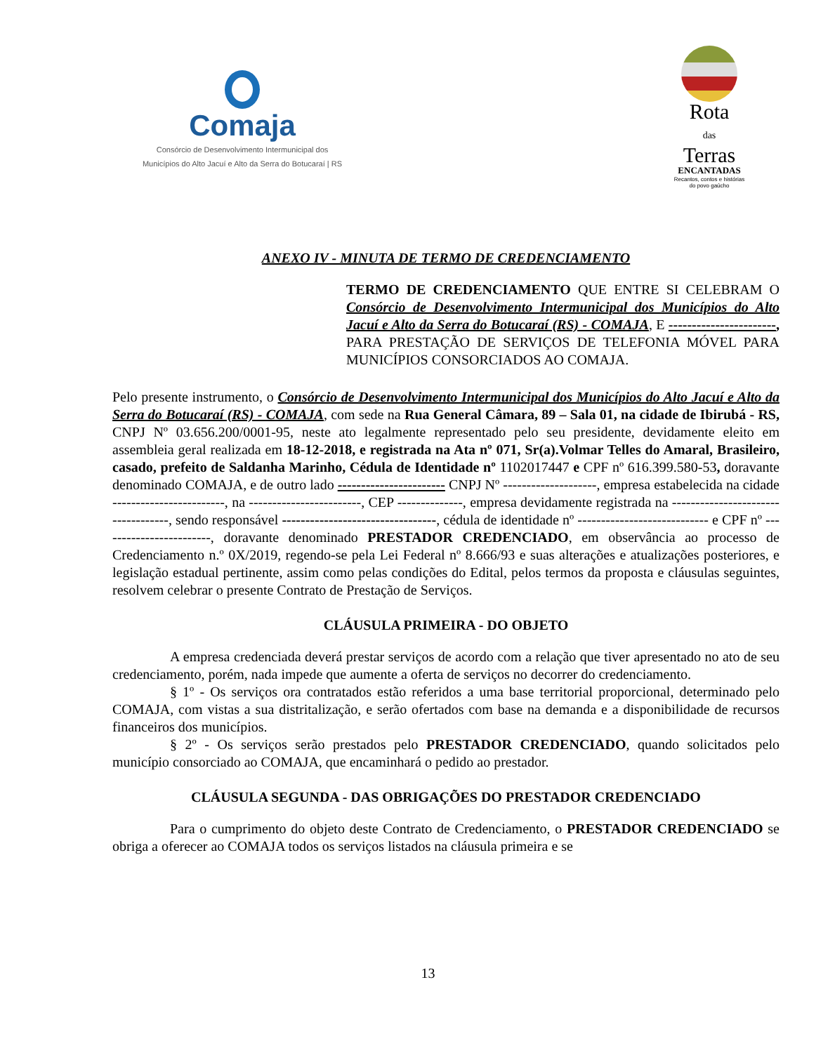Comaja
Consórcio de Desenvolvimento Intermunicipal dos
Municípios do Alto Jacuí e Alto da Serra do Botucaraí | RS
Rota
das
Terras
ENCANTADAS
Recantos, contos e histórias
do povo gaúcho
ANEXO IV - MINUTA DE TERMO DE CREDENCIAMENTO
TERMO DE CREDENCIAMENTO QUE ENTRE SI CELEBRAM O Consórcio de Desenvolvimento Intermunicipal dos Municípios do Alto Jacuí e Alto da Serra do Botucaraí (RS) - COMAJA, E -----------------------, PARA PRESTAÇÃO DE SERVIÇOS DE TELEFONIA MÓVEL PARA MUNICÍPIOS CONSORCIADOS AO COMAJA.
Pelo presente instrumento, o Consórcio de Desenvolvimento Intermunicipal dos Municípios do Alto Jacuí e Alto da Serra do Botucaraí (RS) - COMAJA, com sede na Rua General Câmara, 89 – Sala 01, na cidade de Ibirubá - RS, CNPJ Nº 03.656.200/0001-95, neste ato legalmente representado pelo seu presidente, devidamente eleito em assembleia geral realizada em 18-12-2018, e registrada na Ata nº 071, Sr(a).Volmar Telles do Amaral, Brasileiro, casado, prefeito de Saldanha Marinho, Cédula de Identidade nº 1102017447 e CPF nº 616.399.580-53, doravante denominado COMAJA, e de outro lado ----------------------- CNPJ Nº --------------------, empresa estabelecida na cidade ------------------------, na ------------------------, CEP --------------, empresa devidamente registrada na -----------------------------------, sendo responsável ---------------------------------, cédula de identidade nº ---------------------------- e CPF nº ------------------------, doravante denominado PRESTADOR CREDENCIADO, em observância ao processo de Credenciamento n.º 0X/2019, regendo-se pela Lei Federal nº 8.666/93 e suas alterações e atualizações posteriores, e legislação estadual pertinente, assim como pelas condições do Edital, pelos termos da proposta e cláusulas seguintes, resolvem celebrar o presente Contrato de Prestação de Serviços.
CLÁUSULA PRIMEIRA - DO OBJETO
A empresa credenciada deverá prestar serviços de acordo com a relação que tiver apresentado no ato de seu credenciamento, porém, nada impede que aumente a oferta de serviços no decorrer do credenciamento.
§ 1º - Os serviços ora contratados estão referidos a uma base territorial proporcional, determinado pelo COMAJA, com vistas a sua distritalização, e serão ofertados com base na demanda e a disponibilidade de recursos financeiros dos municípios.
§ 2º - Os serviços serão prestados pelo PRESTADOR CREDENCIADO, quando solicitados pelo município consorciado ao COMAJA, que encaminhará o pedido ao prestador.
CLÁUSULA SEGUNDA - DAS OBRIGAÇÕES DO PRESTADOR CREDENCIADO
Para o cumprimento do objeto deste Contrato de Credenciamento, o PRESTADOR CREDENCIADO se obriga a oferecer ao COMAJA todos os serviços listados na cláusula primeira e se
13